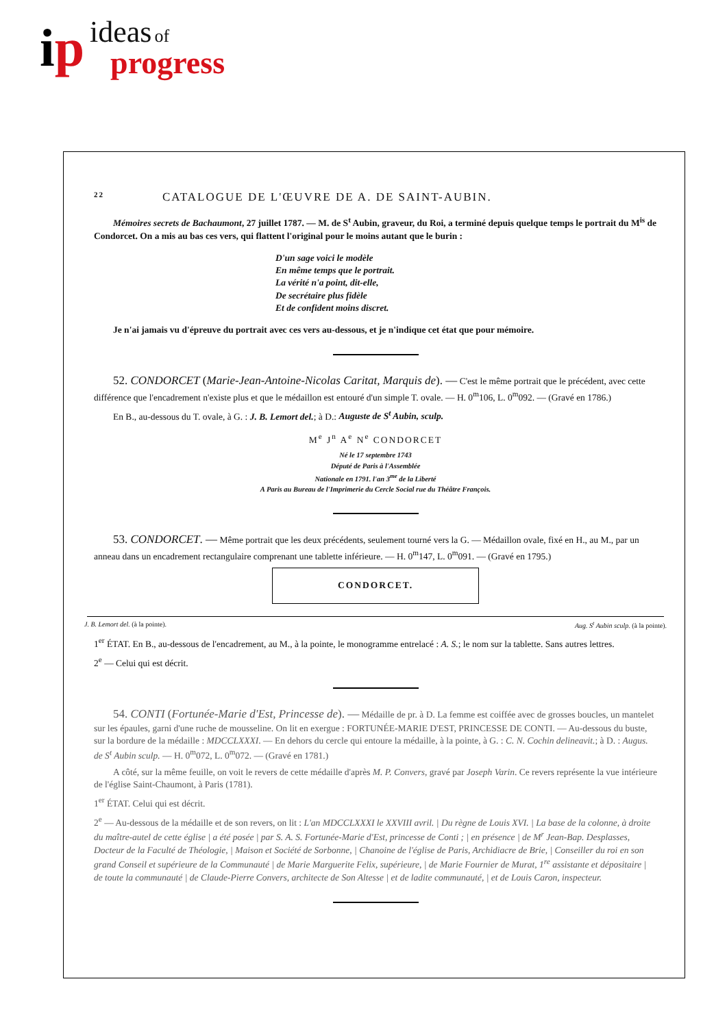ip ideas of
progress
22 CATALOGUE DE L'ŒUVRE DE A. DE SAINT-AUBIN.
Mémoires secrets de Bachaumont, 27 juillet 1787. — M. de S<sup>t</sup> Aubin, graveur, du Roi, a terminé depuis quelque temps le portrait du M<sup>is</sup> de Condorcet. On a mis au bas ces vers, qui flattent l'original pour le moins autant que le burin :
D'un sage voici le modèle
En même temps que le portrait.
La vérité n'a point, dit-elle,
De secrétaire plus fidèle
Et de confident moins discret.
Je n'ai jamais vu d'épreuve du portrait avec ces vers au-dessous, et je n'indique cet état que pour mémoire.
52. CONDORCET (Marie-Jean-Antoine-Nicolas Caritat, Marquis de). — C'est le même portrait que le précédent, avec cette différence que l'encadrement n'existe plus et que le médaillon est entouré d'un simple T. ovale. — H. 0<sup>m</sup>106, L. 0<sup>m</sup>092. — (Gravé en 1786.)
En B., au-dessous du T. ovale, à G. : J. B. Lemort del.; à D.: Auguste de S<sup>t</sup> Aubin, sculp.
M<sup>e</sup> J<sup>n</sup> A<sup>e</sup> N<sup>e</sup> CONDORCET
Né le 17 septembre 1743
Député de Paris à l'Assemblée
Nationale en 1791. l'an 3<sup>me</sup> de la Liberté
A Paris au Bureau de l'Imprimerie du Cercle Social rue du Théâtre François.
53. CONDORCET. — Même portrait que les deux précédents, seulement tourné vers la G. — Médaillon ovale, fixé en H., au M., par un anneau dans un encadrement rectangulaire comprenant une tablette inférieure. — H. 0<sup>m</sup>147, L. 0<sup>m</sup>091. — (Gravé en 1795.)
CONDORCET.
J. B. Lemort del. (à la pointe). Aug. S<sup>t</sup> Aubin sculp. (à la pointe).
1<sup>er</sup> ÉTAT. En B., au-dessous de l'encadrement, au M., à la pointe, le monogramme entrelacé : A. S.; le nom sur la tablette. Sans autres lettres.
2<sup>e</sup> — Celui qui est décrit.
54. CONTI (Fortunée-Marie d'Est, Princesse de). — Médaille de pr. à D. La femme est coiffée avec de grosses boucles, un mantelet sur les épaules, garni d'une ruche de mousseline. On lit en exergue : FORTUNÉE-MARIE D'EST, PRINCESSE DE CONTI. — Au-dessous du buste, sur la bordure de la médaille : MDCCLXXXI. — En dehors du cercle qui entoure la médaille, à la pointe, à G. : C. N. Cochin delineavit.; à D. : Augus. de S<sup>t</sup> Aubin sculp. — H. 0<sup>m</sup>072, L. 0<sup>m</sup>072. — (Gravé en 1781.)
A côté, sur la même feuille, on voit le revers de cette médaille d'après M. P. Convers, gravé par Joseph Varin. Ce revers représente la vue intérieure de l'église Saint-Chaumont, à Paris (1781).
1<sup>er</sup> ÉTAT. Celui qui est décrit.
2<sup>e</sup> — Au-dessous de la médaille et de son revers, on lit : L'an MDCCLXXXI le XXVIII avril. | Du règne de Louis XVI. | La base de la colonne, à droite du maître-autel de cette église | a été posée | par S. A. S. Fortunée-Marie d'Est, princesse de Conti ; | en présence | de M<sup>r</sup> Jean-Bap. Desplasses, Docteur de la Faculté de Théologie, | Maison et Société de Sorbonne, | Chanoine de l'église de Paris, Archidiacre de Brie, | Conseiller du roi en son grand Conseil et supérieure de la Communauté | de Marie Marguerite Felix, supérieure, | de Marie Fournier de Murat, 1<sup>re</sup> assistante et dépositaire | de toute la communauté | de Claude-Pierre Convers, architecte de Son Altesse | et de ladite communauté, | et de Louis Caron, inspecteur.